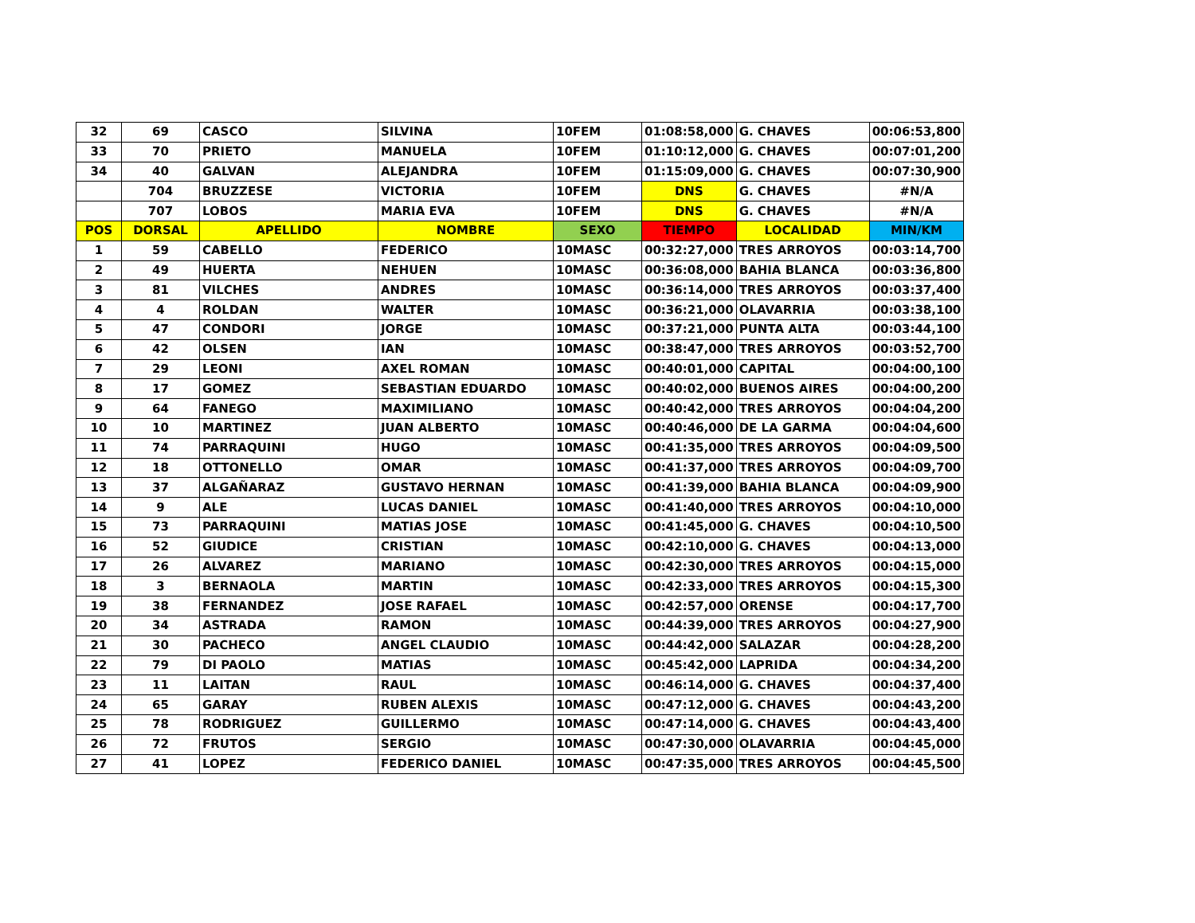| 32 | 69 | CASCO | SILVINA | 10FEM | 01:08:58,000 | G. CHAVES | 00:06:53,800 |
| 33 | 70 | PRIETO | MANUELA | 10FEM | 01:10:12,000 | G. CHAVES | 00:07:01,200 |
| 34 | 40 | GALVAN | ALEJANDRA | 10FEM | 01:15:09,000 | G. CHAVES | 00:07:30,900 |
| | 704 | BRUZZESE | VICTORIA | 10FEM | DNS | G. CHAVES | #N/A |
| | 707 | LOBOS | MARIA EVA | 10FEM | DNS | G. CHAVES | #N/A |
| POS | DORSAL | APELLIDO | NOMBRE | SEXO | TIEMPO | LOCALIDAD | MIN/KM |
| 1 | 59 | CABELLO | FEDERICO | 10MASC | 00:32:27,000 | TRES ARROYOS | 00:03:14,700 |
| 2 | 49 | HUERTA | NEHUEN | 10MASC | 00:36:08,000 | BAHIA BLANCA | 00:03:36,800 |
| 3 | 81 | VILCHES | ANDRES | 10MASC | 00:36:14,000 | TRES ARROYOS | 00:03:37,400 |
| 4 | 4 | ROLDAN | WALTER | 10MASC | 00:36:21,000 | OLAVARRIA | 00:03:38,100 |
| 5 | 47 | CONDORI | JORGE | 10MASC | 00:37:21,000 | PUNTA ALTA | 00:03:44,100 |
| 6 | 42 | OLSEN | IAN | 10MASC | 00:38:47,000 | TRES ARROYOS | 00:03:52,700 |
| 7 | 29 | LEONI | AXEL ROMAN | 10MASC | 00:40:01,000 | CAPITAL | 00:04:00,100 |
| 8 | 17 | GOMEZ | SEBASTIAN EDUARDO | 10MASC | 00:40:02,000 | BUENOS AIRES | 00:04:00,200 |
| 9 | 64 | FANEGO | MAXIMILIANO | 10MASC | 00:40:42,000 | TRES ARROYOS | 00:04:04,200 |
| 10 | 10 | MARTINEZ | JUAN ALBERTO | 10MASC | 00:40:46,000 | DE LA GARMA | 00:04:04,600 |
| 11 | 74 | PARRAQUINI | HUGO | 10MASC | 00:41:35,000 | TRES ARROYOS | 00:04:09,500 |
| 12 | 18 | OTTONELLO | OMAR | 10MASC | 00:41:37,000 | TRES ARROYOS | 00:04:09,700 |
| 13 | 37 | ALGAÑARAZ | GUSTAVO HERNAN | 10MASC | 00:41:39,000 | BAHIA BLANCA | 00:04:09,900 |
| 14 | 9 | ALE | LUCAS DANIEL | 10MASC | 00:41:40,000 | TRES ARROYOS | 00:04:10,000 |
| 15 | 73 | PARRAQUINI | MATIAS JOSE | 10MASC | 00:41:45,000 | G. CHAVES | 00:04:10,500 |
| 16 | 52 | GIUDICE | CRISTIAN | 10MASC | 00:42:10,000 | G. CHAVES | 00:04:13,000 |
| 17 | 26 | ALVAREZ | MARIANO | 10MASC | 00:42:30,000 | TRES ARROYOS | 00:04:15,000 |
| 18 | 3 | BERNAOLA | MARTIN | 10MASC | 00:42:33,000 | TRES ARROYOS | 00:04:15,300 |
| 19 | 38 | FERNANDEZ | JOSE RAFAEL | 10MASC | 00:42:57,000 | ORENSE | 00:04:17,700 |
| 20 | 34 | ASTRADA | RAMON | 10MASC | 00:44:39,000 | TRES ARROYOS | 00:04:27,900 |
| 21 | 30 | PACHECO | ANGEL CLAUDIO | 10MASC | 00:44:42,000 | SALAZAR | 00:04:28,200 |
| 22 | 79 | DI PAOLO | MATIAS | 10MASC | 00:45:42,000 | LAPRIDA | 00:04:34,200 |
| 23 | 11 | LAITAN | RAUL | 10MASC | 00:46:14,000 | G. CHAVES | 00:04:37,400 |
| 24 | 65 | GARAY | RUBEN ALEXIS | 10MASC | 00:47:12,000 | G. CHAVES | 00:04:43,200 |
| 25 | 78 | RODRIGUEZ | GUILLERMO | 10MASC | 00:47:14,000 | G. CHAVES | 00:04:43,400 |
| 26 | 72 | FRUTOS | SERGIO | 10MASC | 00:47:30,000 | OLAVARRIA | 00:04:45,000 |
| 27 | 41 | LOPEZ | FEDERICO DANIEL | 10MASC | 00:47:35,000 | TRES ARROYOS | 00:04:45,500 |